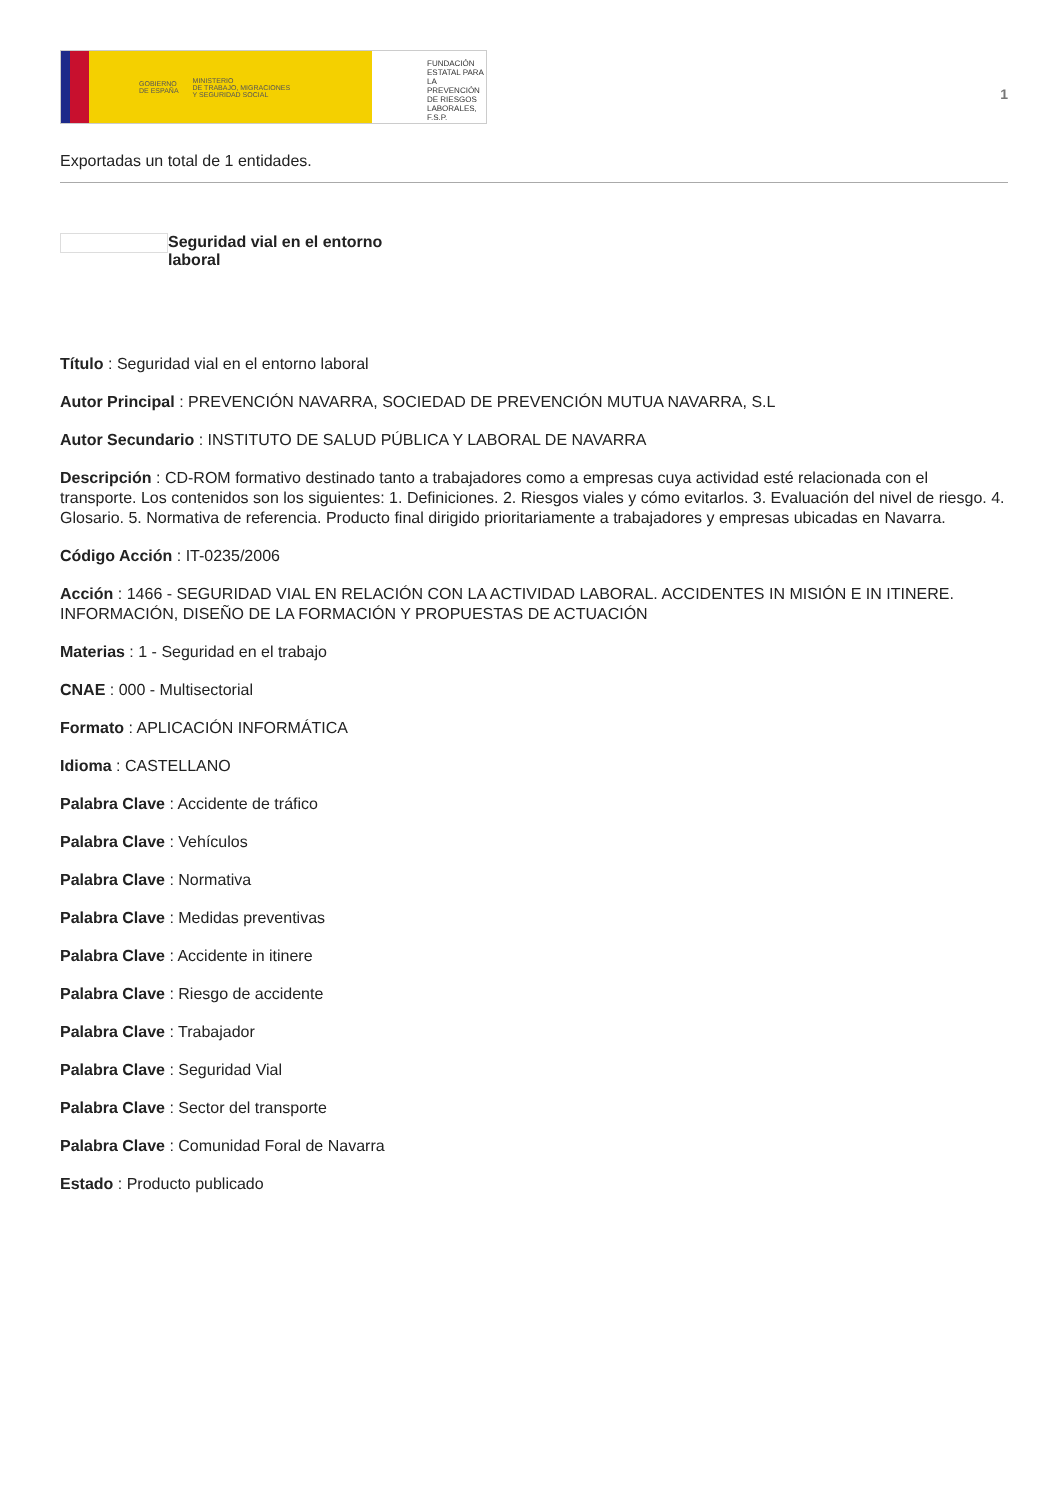GOBIERNO
DE ESPAÑA MINISTERIO
DE TRABAJO, MIGRACIONES
Y SEGURIDAD SOCIAL
FUNDACIÓN
ESTATAL PARA
LA PREVENCIÓN
DE RIESGOS
LABORALES, F.S.P.
1
Exportadas un total de 1 entidades.
Seguridad vial en el entorno laboral
Título : Seguridad vial en el entorno laboral
Autor Principal : PREVENCIÓN NAVARRA, SOCIEDAD DE PREVENCIÓN MUTUA NAVARRA, S.L
Autor Secundario : INSTITUTO DE SALUD PÚBLICA Y LABORAL DE NAVARRA
Descripción : CD-ROM formativo destinado tanto a trabajadores como a empresas cuya actividad esté relacionada con el transporte. Los contenidos son los siguientes: 1. Definiciones. 2. Riesgos viales y cómo evitarlos. 3. Evaluación del nivel de riesgo. 4. Glosario. 5. Normativa de referencia. Producto final dirigido prioritariamente a trabajadores y empresas ubicadas en Navarra.
Código Acción : IT-0235/2006
Acción : 1466 - SEGURIDAD VIAL EN RELACIÓN CON LA ACTIVIDAD LABORAL. ACCIDENTES IN MISIÓN E IN ITINERE. INFORMACIÓN, DISEÑO DE LA FORMACIÓN Y PROPUESTAS DE ACTUACIÓN
Materias : 1 - Seguridad en el trabajo
CNAE : 000 - Multisectorial
Formato : APLICACIÓN INFORMÁTICA
Idioma : CASTELLANO
Palabra Clave : Accidente de tráfico
Palabra Clave : Vehículos
Palabra Clave : Normativa
Palabra Clave : Medidas preventivas
Palabra Clave : Accidente in itinere
Palabra Clave : Riesgo de accidente
Palabra Clave : Trabajador
Palabra Clave : Seguridad Vial
Palabra Clave : Sector del transporte
Palabra Clave : Comunidad Foral de Navarra
Estado : Producto publicado